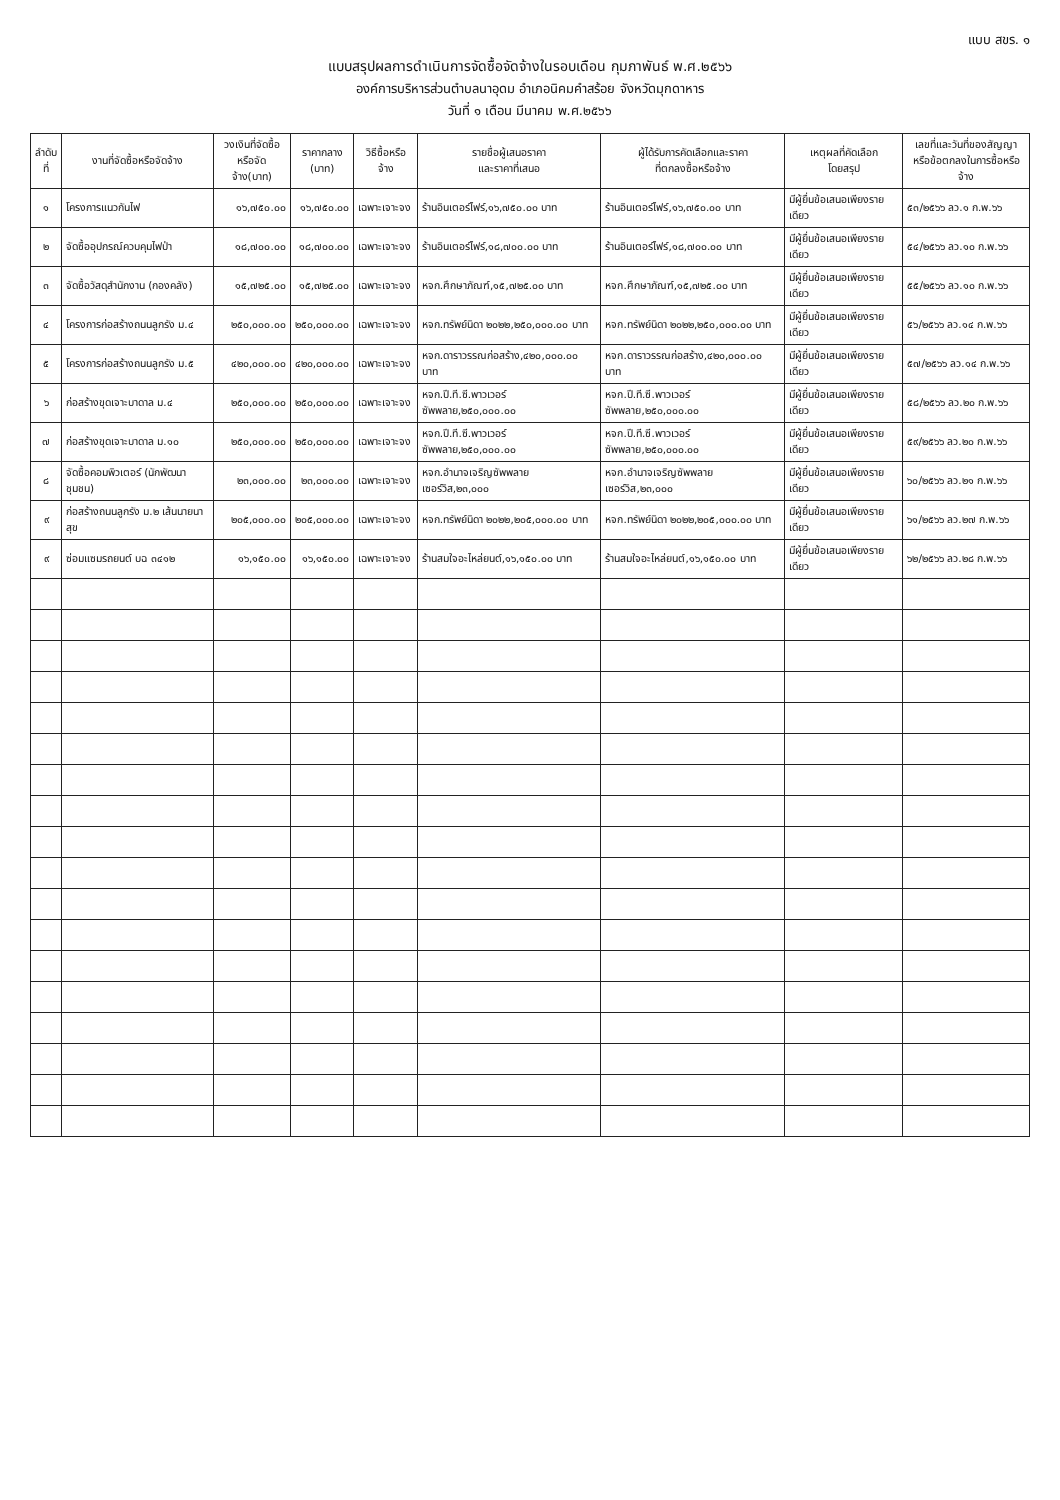แบบ สขร. ๑
แบบสรุปผลการดำเนินการจัดซื้อจัดจ้างในรอบเดือน กุมภาพันธ์ พ.ศ.๒๕๖๖
องค์การบริหารส่วนตำบลนาอุดม อำเภอนิคมคำสร้อย จังหวัดมุกดาหาร
วันที่ ๑ เดือน มีนาคม พ.ศ.๒๕๖๖
| ลำดับ ที่ | งานที่จัดซื้อหรือจัดจ้าง | วงเงินที่จัดซื้อ หรือจัดจ้าง(บาท) | ราคากลาง (บาท) | วิธีซื้อหรือจ้าง | รายชื่อผู้เสนอราคา และราคาที่เสนอ | ผู้ได้รับการคัดเลือกและราคา ที่ตกลงซื้อหรือจ้าง | เหตุผลที่คัดเลือก โดยสรุป | เลขที่และวันที่ของสัญญา หรือข้อตกลงในการซื้อหรือจ้าง |
| --- | --- | --- | --- | --- | --- | --- | --- | --- |
| ๑ | โครงการแนวกันไฟ | ๑๖,๗๕๐.๐๐ | ๑๖,๗๕๐.๐๐ | เฉพาะเจาะจง | ร้านอินเตอร์ไฟร์,๑๖,๗๕๐.๐๐ บาท | ร้านอินเตอร์ไฟร์,๑๖,๗๕๐.๐๐ บาท | มีผู้ยื่นข้อเสนอเพียงรายเดียว | ๕๓/๒๕๖๖ ลว.๑ ก.พ.๖๖ |
| ๒ | จัดซื้ออุปกรณ์ควบคุมไฟป่า | ๑๘,๗๐๐.๐๐ | ๑๘,๗๐๐.๐๐ | เฉพาะเจาะจง | ร้านอินเตอร์ไฟร์,๑๘,๗๐๐.๐๐ บาท | ร้านอินเตอร์ไฟร์,๑๘,๗๐๐.๐๐ บาท | มีผู้ยื่นข้อเสนอเพียงรายเดียว | ๕๔/๒๕๖๖ ลว.๑๐ ก.พ.๖๖ |
| ๓ | จัดซื้อวัสดุสำนักงาน (กองคลัง) | ๑๕,๗๒๕.๐๐ | ๑๕,๗๒๕.๐๐ | เฉพาะเจาะจง | หจก.ศึกษาภัณฑ์,๑๕,๗๒๕.๐๐ บาท | หจก.ศึกษาภัณฑ์,๑๕,๗๒๕.๐๐ บาท | มีผู้ยื่นข้อเสนอเพียงรายเดียว | ๕๕/๒๕๖๖ ลว.๑๐ ก.พ.๖๖ |
| ๔ | โครงการก่อสร้างถนนลูกรัง ม.๔ | ๒๕๐,๐๐๐.๐๐ | ๒๕๐,๐๐๐.๐๐ | เฉพาะเจาะจง | หจก.ทรัพย์นิดา ๒๐๒๒,๒๕๐,๐๐๐.๐๐ บาท | หจก.ทรัพย์นิดา ๒๐๒๒,๒๕๐,๐๐๐.๐๐ บาท | มีผู้ยื่นข้อเสนอเพียงรายเดียว | ๕๖/๒๕๖๖ ลว.๑๔ ก.พ.๖๖ |
| ๕ | โครงการก่อสร้างถนนลูกรัง ม.๕ | ๔๒๐,๐๐๐.๐๐ | ๔๒๐,๐๐๐.๐๐ | เฉพาะเจาะจง | หจก.ดาราวรรณก่อสร้าง,๔๒๐,๐๐๐.๐๐ บาท | หจก.ดาราวรรณก่อสร้าง,๔๒๐,๐๐๐.๐๐ บาท | มีผู้ยื่นข้อเสนอเพียงรายเดียว | ๕๗/๒๕๖๖ ลว.๑๔ ก.พ.๖๖ |
| ๖ | ก่อสร้างขุดเจาะบาดาล ม.๔ | ๒๕๐,๐๐๐.๐๐ | ๒๕๐,๐๐๐.๐๐ | เฉพาะเจาะจง | หจก.ปี.ที.ซี.พาวเวอร์ซัพพลาย,๒๕๐,๐๐๐.๐๐ | หจก.ปี.ที.ซี.พาวเวอร์ซัพพลาย,๒๕๐,๐๐๐.๐๐ | มีผู้ยื่นข้อเสนอเพียงรายเดียว | ๕๘/๒๕๖๖ ลว.๒๐ ก.พ.๖๖ |
| ๗ | ก่อสร้างขุดเจาะบาดาล ม.๑๐ | ๒๕๐,๐๐๐.๐๐ | ๒๕๐,๐๐๐.๐๐ | เฉพาะเจาะจง | หจก.ปี.ที.ซี.พาวเวอร์ซัพพลาย,๒๕๐,๐๐๐.๐๐ | หจก.ปี.ที.ซี.พาวเวอร์ซัพพลาย,๒๕๐,๐๐๐.๐๐ | มีผู้ยื่นข้อเสนอเพียงรายเดียว | ๕๙/๒๕๖๖ ลว.๒๐ ก.พ.๖๖ |
| ๘ | จัดซื้อคอมพิวเตอร์ (นักพัฒนาชุมชน) | ๒๓,๐๐๐.๐๐ | ๒๓,๐๐๐.๐๐ | เฉพาะเจาะจง | หจก.อำนาจเจริญซัพพลายเซอร์วิส,๒๓,๐๐๐ | หจก.อำนาจเจริญซัพพลายเซอร์วิส,๒๓,๐๐๐ | มีผู้ยื่นข้อเสนอเพียงรายเดียว | ๖๐/๒๕๖๖ ลว.๒๑ ก.พ.๖๖ |
| ๙ | ก่อสร้างถนนลูกรัง ม.๒ เส้นนายนาสุข | ๒๐๕,๐๐๐.๐๐ | ๒๐๕,๐๐๐.๐๐ | เฉพาะเจาะจง | หจก.ทรัพย์นิดา ๒๐๒๒,๒๐๕,๐๐๐.๐๐ บาท | หจก.ทรัพย์นิดา ๒๐๒๒,๒๐๕,๐๐๐.๐๐ บาท | มีผู้ยื่นข้อเสนอเพียงรายเดียว | ๖๑/๒๕๖๖ ลว.๒๗ ก.พ.๖๖ |
| ๙ | ซ่อมแซมรถยนต์ บฉ ๓๔๑๒ | ๑๖,๑๕๐.๐๐ | ๑๖,๑๕๐.๐๐ | เฉพาะเจาะจง | ร้านสมใจอะไหล่ยนต์,๑๖,๑๕๐.๐๐ บาท | ร้านสมใจอะไหล่ยนต์,๑๖,๑๕๐.๐๐ บาท | มีผู้ยื่นข้อเสนอเพียงรายเดียว | ๖๒/๒๕๖๖ ลว.๒๘ ก.พ.๖๖ |